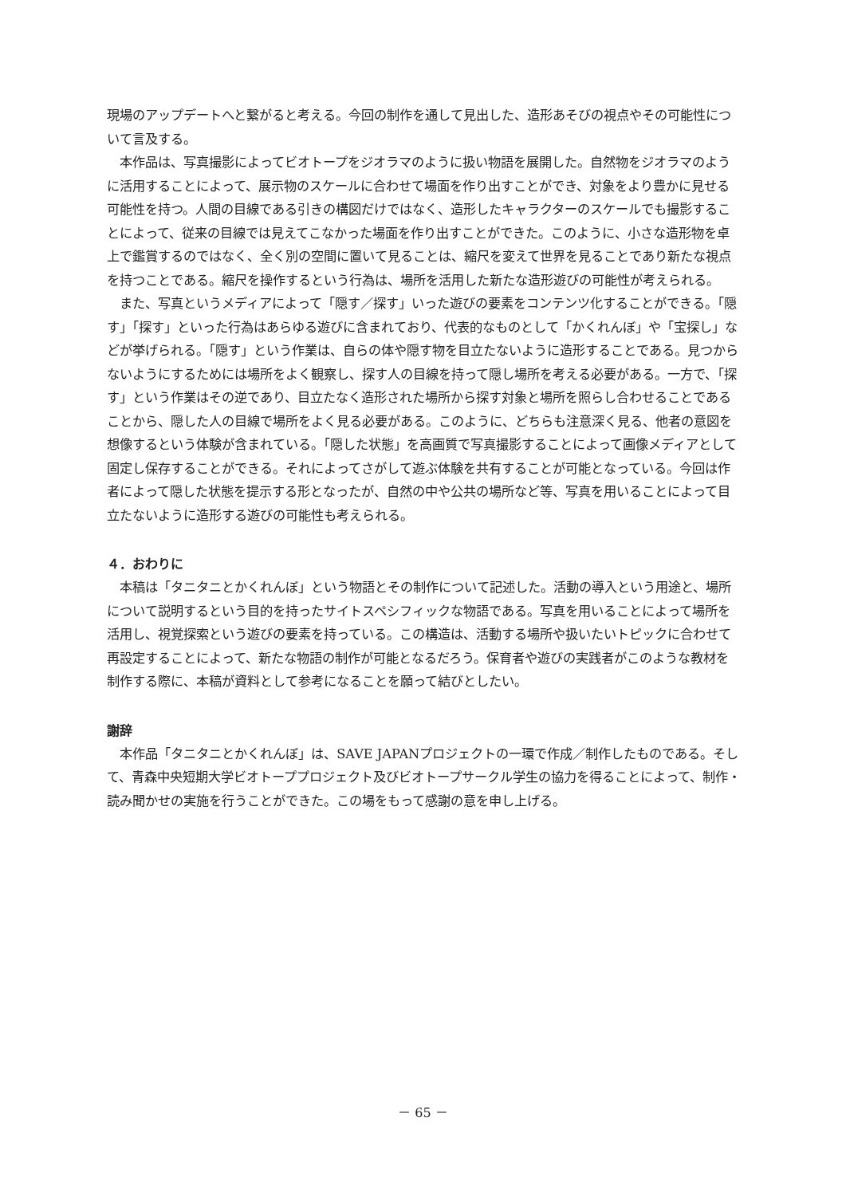現場のアップデートへと繋がると考える。今回の制作を通して見出した、造形あそびの視点やその可能性について言及する。
本作品は、写真撮影によってビオトープをジオラマのように扱い物語を展開した。自然物をジオラマのように活用することによって、展示物のスケールに合わせて場面を作り出すことができ、対象をより豊かに見せる可能性を持つ。人間の目線である引きの構図だけではなく、造形したキャラクターのスケールでも撮影することによって、従来の目線では見えてこなかった場面を作り出すことができた。このように、小さな造形物を卓上で鑑賞するのではなく、全く別の空間に置いて見ることは、縮尺を変えて世界を見ることであり新たな視点を持つことである。縮尺を操作するという行為は、場所を活用した新たな造形遊びの可能性が考えられる。
また、写真というメディアによって「隠す／探す」いった遊びの要素をコンテンツ化することができる。「隠す」「探す」といった行為はあらゆる遊びに含まれており、代表的なものとして「かくれんぼ」や「宝探し」などが挙げられる。「隠す」という作業は、自らの体や隠す物を目立たないように造形することである。見つからないようにするためには場所をよく観察し、探す人の目線を持って隠し場所を考える必要がある。一方で、「探す」という作業はその逆であり、目立たなく造形された場所から探す対象と場所を照らし合わせることであることから、隠した人の目線で場所をよく見る必要がある。このように、どちらも注意深く見る、他者の意図を想像するという体験が含まれている。「隠した状態」を高画質で写真撮影することによって画像メディアとして固定し保存することができる。それによってさがして遊ぶ体験を共有することが可能となっている。今回は作者によって隠した状態を提示する形となったが、自然の中や公共の場所など等、写真を用いることによって目立たないように造形する遊びの可能性も考えられる。
４．おわりに
本稿は「タニタニとかくれんぼ」という物語とその制作について記述した。活動の導入という用途と、場所について説明するという目的を持ったサイトスペシフィックな物語である。写真を用いることによって場所を活用し、視覚探索という遊びの要素を持っている。この構造は、活動する場所や扱いたいトピックに合わせて再設定することによって、新たな物語の制作が可能となるだろう。保育者や遊びの実践者がこのような教材を制作する際に、本稿が資料として参考になることを願って結びとしたい。
謝辞
本作品「タニタニとかくれんぼ」は、SAVE JAPANプロジェクトの一環で作成／制作したものである。そして、青森中央短期大学ビオトーププロジェクト及びビオトープサークル学生の協力を得ることによって、制作・読み聞かせの実施を行うことができた。この場をもって感謝の意を申し上げる。
－ 65 －